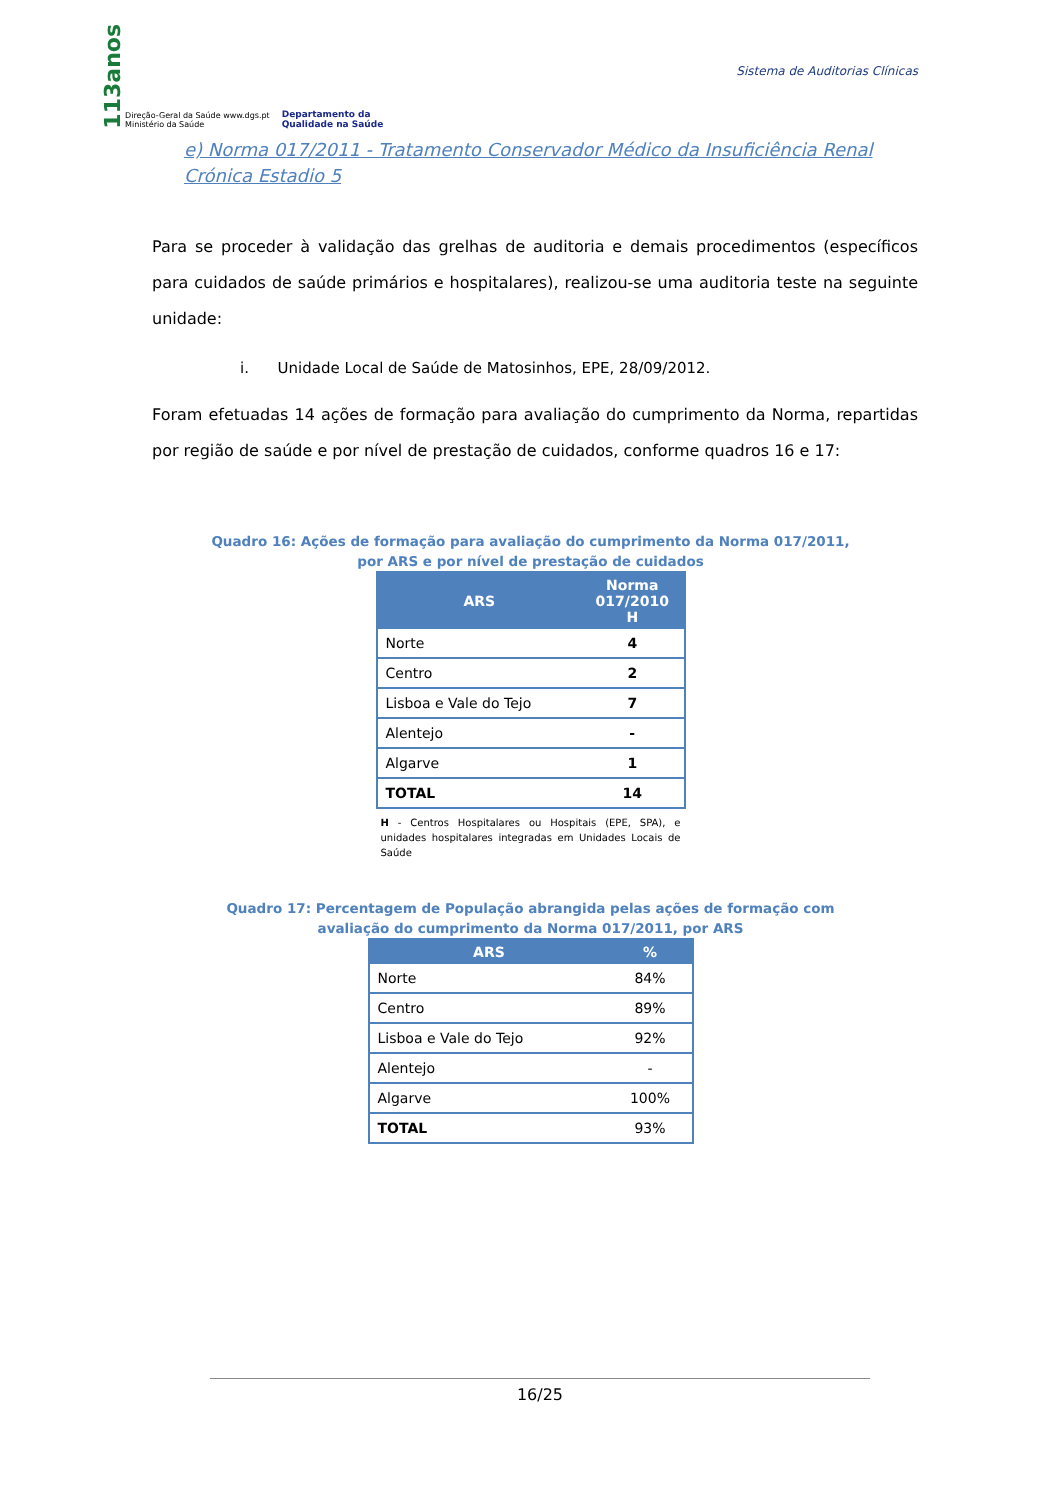113anos Direção-Geral da Saúde www.dgs.pt
Ministério da Saúde Departamento da
Qualidade na Saúde
Sistema de Auditorias Clínicas
e) Norma 017/2011 - Tratamento Conservador Médico da Insuficiência Renal Crónica Estadio 5
Para se proceder à validação das grelhas de auditoria e demais procedimentos (específicos para cuidados de saúde primários e hospitalares), realizou-se uma auditoria teste na seguinte unidade:
i. Unidade Local de Saúde de Matosinhos, EPE, 28/09/2012.
Foram efetuadas 14 ações de formação para avaliação do cumprimento da Norma, repartidas por região de saúde e por nível de prestação de cuidados, conforme quadros 16 e 17:
Quadro 16: Ações de formação para avaliação do cumprimento da Norma 017/2011, por ARS e por nível de prestação de cuidados
| ARS | Norma 017/2010 H |
| --- | --- |
| Norte | 4 |
| Centro | 2 |
| Lisboa e Vale do Tejo | 7 |
| Alentejo | - |
| Algarve | 1 |
| TOTAL | 14 |
H - Centros Hospitalares ou Hospitais (EPE, SPA), e unidades hospitalares integradas em Unidades Locais de Saúde
Quadro 17: Percentagem de População abrangida pelas ações de formação com avaliação do cumprimento da Norma 017/2011, por ARS
| ARS | % |
| --- | --- |
| Norte | 84% |
| Centro | 89% |
| Lisboa e Vale do Tejo | 92% |
| Alentejo | - |
| Algarve | 100% |
| TOTAL | 93% |
16/25